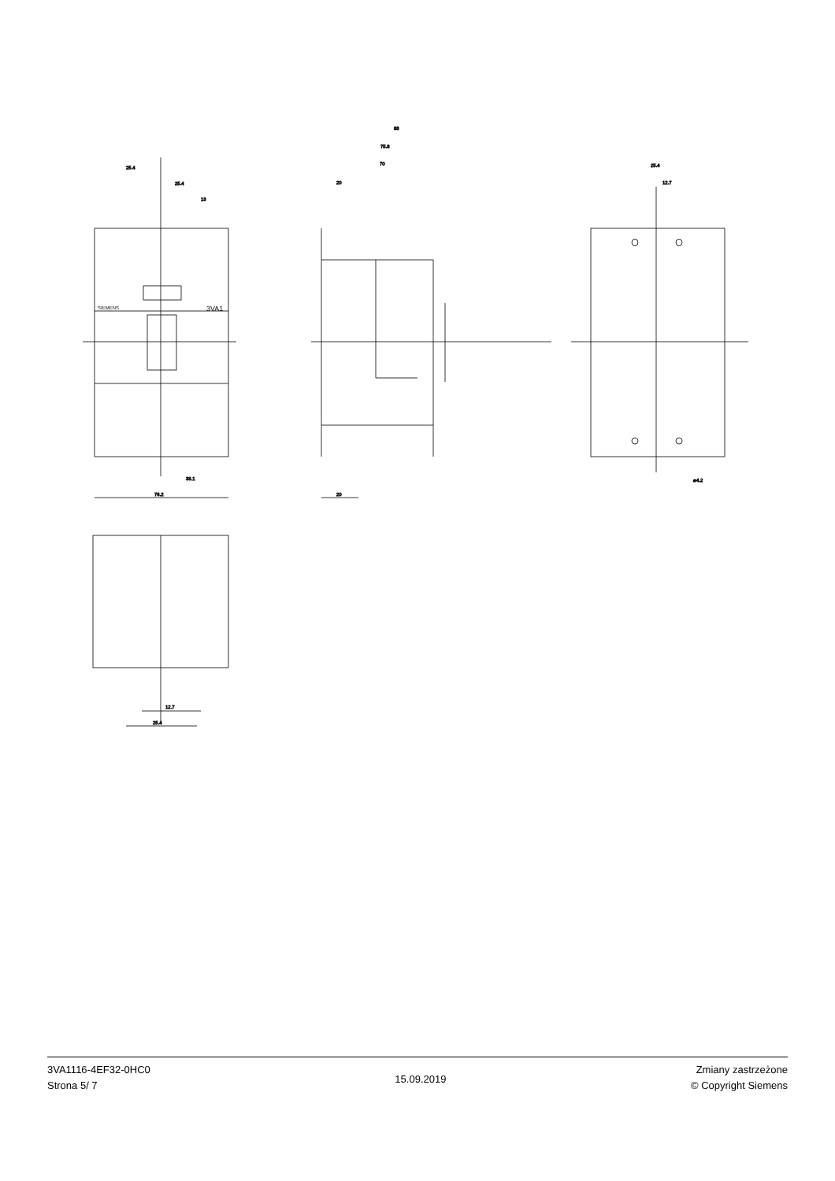25.4
25.4
13
38.1
76.2
88
75.8
70
20
20
25.4
12.7
⌀4.2
12.7
25.4
3VA1
SIEMENS
3VA1116-4EF32-0HC0
Strona 5/ 7
15.09.2019
Zmiany zastrzeżone
© Copyright Siemens